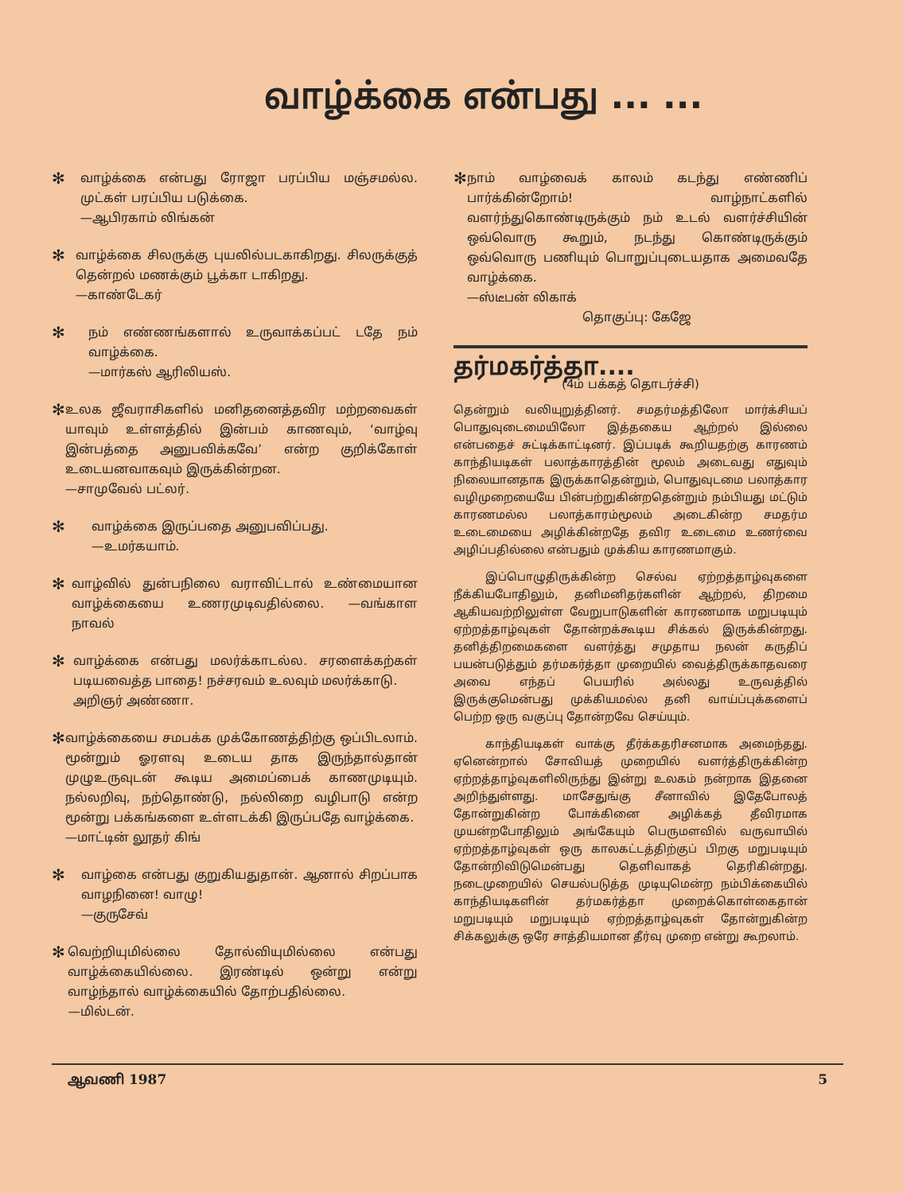வாழ்க்கை என்பது ... ...
✻
வாழ்க்கை என்பது ரோஜா பரப்பிய மஞ்சமல்ல. முட்கள் பரப்பிய படுக்கை.
—ஆபிரகாம் லிங்கன்
✻
வாழ்க்கை சிலருக்கு புயலில்படகாகிறது. சிலருக்குத் தென்றல் மணக்கும் பூக்கா டாகிறது.
—காண்டேகர்
✻
நம் எண்ணங்களால் உருவாக்கப்பட் டதே நம் வாழ்க்கை.
—மார்கஸ் ஆரிலியஸ்.
✻
உலக ஜீவராசிகளில் மனிதனைத்தவிர மற்றவைகள் யாவும் உள்ளத்தில் இன்பம் காணவும், ‘வாழ்வு இன்பத்தை அனுபவிக்கவே’ என்ற குறிக்கோள் உடையனவாகவும் இருக்கின்றன.
—சாமுவேல் பட்லர்.
✻
வாழ்க்கை இருப்பதை அனுபவிப்பது.
—உமர்கயாம்.
✻
வாழ்வில் துன்பநிலை வராவிட்டால் உண்மையான வாழ்க்கையை உணரமுடிவதில்லை. —வங்காள நாவல்
✻
வாழ்க்கை என்பது மலர்க்காடல்ல. சரளைக்கற்கள் படியவைத்த பாதை! நச்சரவம் உலவும் மலர்க்காடு.
அறிஞர் அண்ணா.
✻
வாழ்க்கையை சமபக்க முக்கோணத்திற்கு ஒப்பிடலாம். மூன்றும் ஓரளவு உடைய தாக இருந்தால்தான் முழுஉருவுடன் கூடிய அமைப்பைக் காணமுடியும். நல்லறிவு, நற்தொண்டு, நல்லிறை வழிபாடு என்ற மூன்று பக்கங்களை உள்ளடக்கி இருப்பதே வாழ்க்கை.
—மாட்டின் லூதர் கிங்
✻
வாழ்கை என்பது குறுகியதுதான். ஆனால் சிறப்பாக வாழநினை! வாழு!
—குருசேவ்
✻
வெற்றியுமில்லை தோல்வியுமில்லை என்பது வாழ்க்கையில்லை. இரண்டில் ஒன்று என்று வாழ்ந்தால் வாழ்க்கையில் தோற்பதில்லை.
—மில்டன்.
✻
நாம் வாழ்வைக் காலம் கடந்து எண்ணிப் பார்க்கின்றோம்! வாழ்நாட்களில் வளர்ந்துகொண்டிருக்கும் நம் உடல் வளர்ச்சியின் ஒவ்வொரு கூறும், நடந்து கொண்டிருக்கும் ஒவ்வொரு பணியும் பொறுப்புடையதாக அமைவதே வாழ்க்கை.
—ஸ்டீபன் லிகாக்
தொகுப்பு: கேஜே
தர்மகர்த்தா....
(4ம் பக்கத் தொடர்ச்சி)
தென்றும் வலியுறுத்தினர். சமதர்மத்திலோ மார்க்சியப் பொதுவுடைமையிலோ இத்தகைய ஆற்றல் இல்லை என்பதைச் சுட்டிக்காட்டினர். இப்படிக் கூறியதற்கு காரணம் காந்தியடிகள் பலாத்காரத்தின் மூலம் அடைவது எதுவும் நிலையானதாக இருக்காதென்றும், பொதுவுடமை பலாத்கார வழிமுறையையே பின்பற்றுகின்றதென்றும் நம்பியது மட்டும் காரணமல்ல பலாத்காரம்மூலம் அடைகின்ற சமதர்ம உடைமையை அழிக்கின்றதே தவிர உடைமை உணர்வை அழிப்பதில்லை என்பதும் முக்கிய காரணமாகும்.
இப்பொழுதிருக்கின்ற செல்வ ஏற்றத்தாழ்வுகளை நீக்கியபோதிலும், தனிமனிதர்களின் ஆற்றல், திறமை ஆகியவற்றிலுள்ள வேறுபாடுகளின் காரணமாக மறுபடியும் ஏற்றத்தாழ்வுகள் தோன்றக்கூடிய சிக்கல் இருக்கின்றது. தனித்திறமைகளை வளர்த்து சமுதாய நலன் கருதிப் பயன்படுத்தும் தர்மகர்த்தா முறையில் வைத்திருக்காதவரை அவை எந்தப் பெயரில் அல்லது உருவத்தில் இருக்குமென்பது முக்கியமல்ல தனி வாய்ப்புக்களைப் பெற்ற ஒரு வகுப்பு தோன்றவே செய்யும்.
காந்தியடிகள் வாக்கு தீர்க்கதரிசனமாக அமைந்தது. ஏனென்றால் சோவியத் முறையில் வளர்த்திருக்கின்ற ஏற்றத்தாழ்வுகளிலிருந்து இன்று உலகம் நன்றாக இதனை அறிந்துள்ளது. மாசேதுங்கு சீனாவில் இதேபோலத் தோன்றுகின்ற போக்கினை அழிக்கத் தீவிரமாக முயன்றபோதிலும் அங்கேயும் பெருமளவில் வருவாயில் ஏற்றத்தாழ்வுகள் ஒரு காலகட்டத்திற்குப் பிறகு மறுபடியும் தோன்றிவிடுமென்பது தெளிவாகத் தெரிகின்றது. நடைமுறையில் செயல்படுத்த முடியுமென்ற நம்பிக்கையில் காந்தியடிகளின் தர்மகர்த்தா முறைக்கொள்கைதான் மறுபடியும் மறுபடியும் ஏற்றத்தாழ்வுகள் தோன்றுகின்ற சிக்கலுக்கு ஒரே சாத்தியமான தீர்வு முறை என்று கூறலாம்.
ஆவணி 1987 5